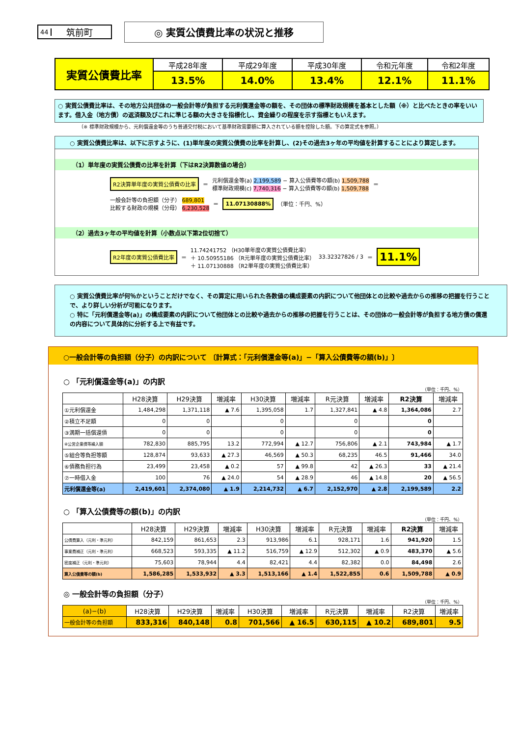44 筑前町
◎ 実質公債費比率の状況と推移
| 実質公債費比率 | 平成28年度 | 平成29年度 | 平成30年度 | 令和元年度 | 令和2年度 |
| | 13.5% | 14.0% | 13.4% | 12.1% | 11.1% |
○ 実質公債費比率は、その地方公共団体の一般会計等が負担する元利償還金等の額を、その団体の標準財政規模を基本とした額（※）と比べたときの率をいいます。借入金（地方債）の返済額及びこれに準じる額の大きさを指標化し、資金繰りの程度を示す指標ともいえます。
（※ 標準財政規模から、元利償還金等のうち普通交付税において基準財政需要額に算入されている額を控除した額。下の算定式を参照。）
○ 実質公債費比率は、以下に示すように、(1)単年度の実質公債費の比率を計算し、(2)その過去3ヶ年の平均値を計算することにより算定します。
（1）単年度の実質公債費の比率を計算（下はR2決算数値の場合）
R2決算単年度の実質公債費の比率 ＝ 元利償還金等(a) 2,199,589 − 算入公債費等の額(b) 1,509,788
標準財政規模(c) 7,740,316 − 算入公債費等の額(b) 1,509,788 ＝ 一般会計等の負担額（分子） 689,801
比較する財政の規模（分母） 6,230,528 ＝ 11.07130888% （単位：千円、%）
（2）過去3ヶ年の平均値を計算（小数点以下第2位切捨て）
R2年度の実質公債費比率 ＝ 11.74241752 （H30単年度の実質公債費比率）
＋ 10.50955186 （R元単年度の実質公債費比率）
＋ 11.07130888 （R2単年度の実質公債費比率） 33.32327826 / 3 ＝ 11.1%
○ 実質公債費比率が何％かということだけでなく、その算定に用いられた各数値の構成要素の内訳について他団体との比較や過去からの推移の把握を行うことで、より詳しい分析が可能になります。
○ 特に「元利償還金等(a)」の構成要素の内訳について他団体との比較や過去からの推移の把握を行うことは、その団体の一般会計等が負担する地方債の償還の内容について具体的に分析する上で有益です。
○一般会計等の負担額（分子）の内訳について 〔計算式：「元利償還金等(a)」−「算入公債費等の額(b)」〕
○ 「元利償還金等(a)」の内訳
（単位：千円、%）
| | H28決算 | H29決算 | 増減率 | H30決算 | 増減率 | R元決算 | 増減率 | R2決算 | 増減率 |
| --- | --- | --- | --- | --- | --- | --- | --- | --- | --- |
| ①元利償還金 | 1,484,298 | 1,371,118 | ▲ 7.6 | 1,395,058 | 1.7 | 1,327,841 | ▲ 4.8 | 1,364,086 | 2.7 |
| ②積立不足額 | 0 | 0 | | 0 | | 0 | | 0 | |
| ③満期一括償還債 | 0 | 0 | | 0 | | 0 | | 0 | |
| ④公営企業債等繰入額 | 782,830 | 885,795 | 13.2 | 772,994 | ▲ 12.7 | 756,806 | ▲ 2.1 | 743,984 | ▲ 1.7 |
| ⑤組合等負担等額 | 128,874 | 93,633 | ▲ 27.3 | 46,569 | ▲ 50.3 | 68,235 | 46.5 | 91,466 | 34.0 |
| ⑥債務負担行為 | 23,499 | 23,458 | ▲ 0.2 | 57 | ▲ 99.8 | 42 | ▲ 26.3 | 33 | ▲ 21.4 |
| ⑦一時借入金 | 100 | 76 | ▲ 24.0 | 54 | ▲ 28.9 | 46 | ▲ 14.8 | 20 | ▲ 56.5 |
| 元利償還金等(a) | 2,419,601 | 2,374,080 | ▲ 1.9 | 2,214,732 | ▲ 6.7 | 2,152,970 | ▲ 2.8 | 2,199,589 | 2.2 |
○ 「算入公債費等の額(b)」の内訳
（単位：千円、%）
| | H28決算 | H29決算 | 増減率 | H30決算 | 増減率 | R元決算 | 増減率 | R2決算 | 増減率 |
| --- | --- | --- | --- | --- | --- | --- | --- | --- | --- |
| 公債費算入（元利・準元利） | 842,159 | 861,653 | 2.3 | 913,986 | 6.1 | 928,171 | 1.6 | 941,920 | 1.5 |
| 事業費補正（元利・準元利） | 668,523 | 593,335 | ▲ 11.2 | 516,759 | ▲ 12.9 | 512,302 | ▲ 0.9 | 483,370 | ▲ 5.6 |
| 密度補正（元利・準元利） | 75,603 | 78,944 | 4.4 | 82,421 | 4.4 | 82,382 | 0.0 | 84,498 | 2.6 |
| 算入公債費等の額(b) | 1,586,285 | 1,533,932 | ▲ 3.3 | 1,513,166 | ▲ 1.4 | 1,522,855 | 0.6 | 1,509,788 | ▲ 0.9 |
◎ 一般会計等の負担額（分子）
（単位：千円、%）
| (a)−(b) | H28決算 | H29決算 | 増減率 | H30決算 | 増減率 | R元決算 | 増減率 | R2決算 | 増減率 |
| --- | --- | --- | --- | --- | --- | --- | --- | --- | --- |
| 一般会計等の負担額 | 833,316 | 840,148 | 0.8 | 701,566 | ▲ 16.5 | 630,115 | ▲ 10.2 | 689,801 | 9.5 |